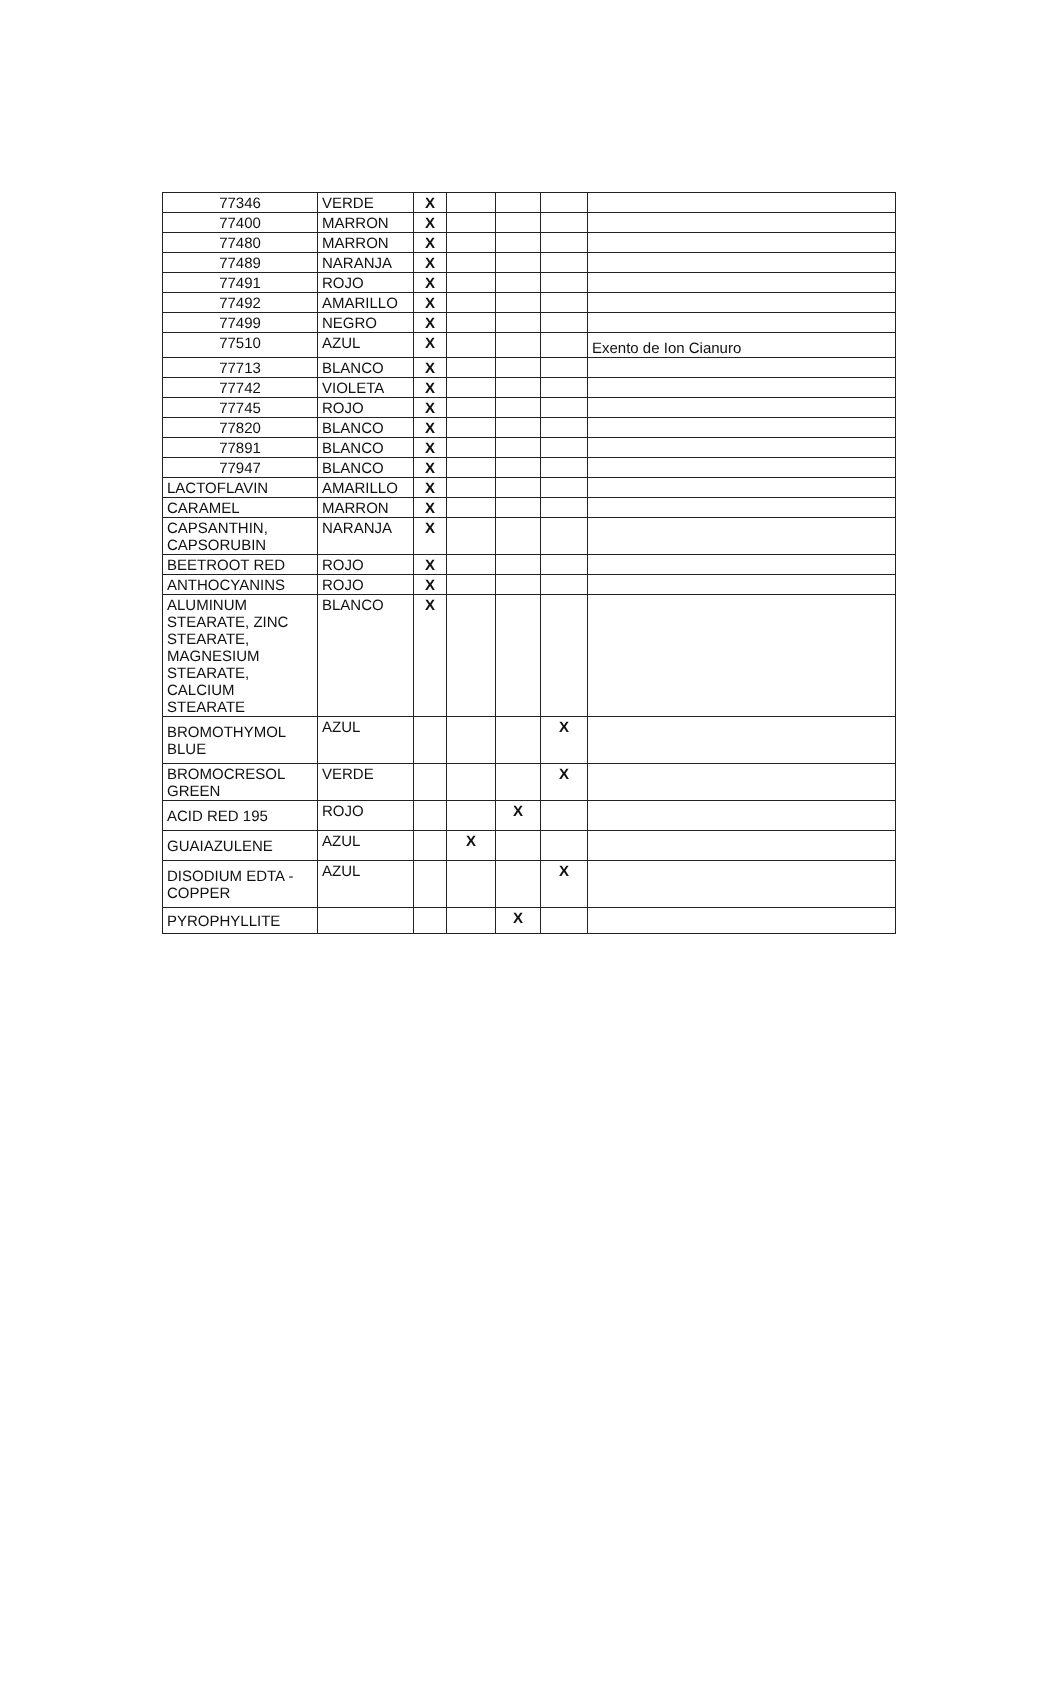| 77346 | VERDE | X | | | | |
| 77400 | MARRON | X | | | | |
| 77480 | MARRON | X | | | | |
| 77489 | NARANJA | X | | | | |
| 77491 | ROJO | X | | | | |
| 77492 | AMARILLO | X | | | | |
| 77499 | NEGRO | X | | | | |
| 77510 | AZUL | X | | | | Exento de Ion Cianuro |
| 77713 | BLANCO | X | | | | |
| 77742 | VIOLETA | X | | | | |
| 77745 | ROJO | X | | | | |
| 77820 | BLANCO | X | | | | |
| 77891 | BLANCO | X | | | | |
| 77947 | BLANCO | X | | | | |
| LACTOFLAVIN | AMARILLO | X | | | | |
| CARAMEL | MARRON | X | | | | |
| CAPSANTHIN, CAPSORUBIN | NARANJA | X | | | | |
| BEETROOT RED | ROJO | X | | | | |
| ANTHOCYANINS | ROJO | X | | | | |
| ALUMINUM STEARATE, ZINC STEARATE, MAGNESIUM STEARATE, CALCIUM STEARATE | BLANCO | X | | | | |
| BROMOTHYMOL BLUE | AZUL | | | | X | |
| BROMOCRESOL GREEN | VERDE | | | | X | |
| ACID RED 195 | ROJO | | | X | | |
| GUAIAZULENE | AZUL | | X | | | |
| DISODIUM EDTA - COPPER | AZUL | | | | X | |
| PYROPHYLLITE | | | | X | | |